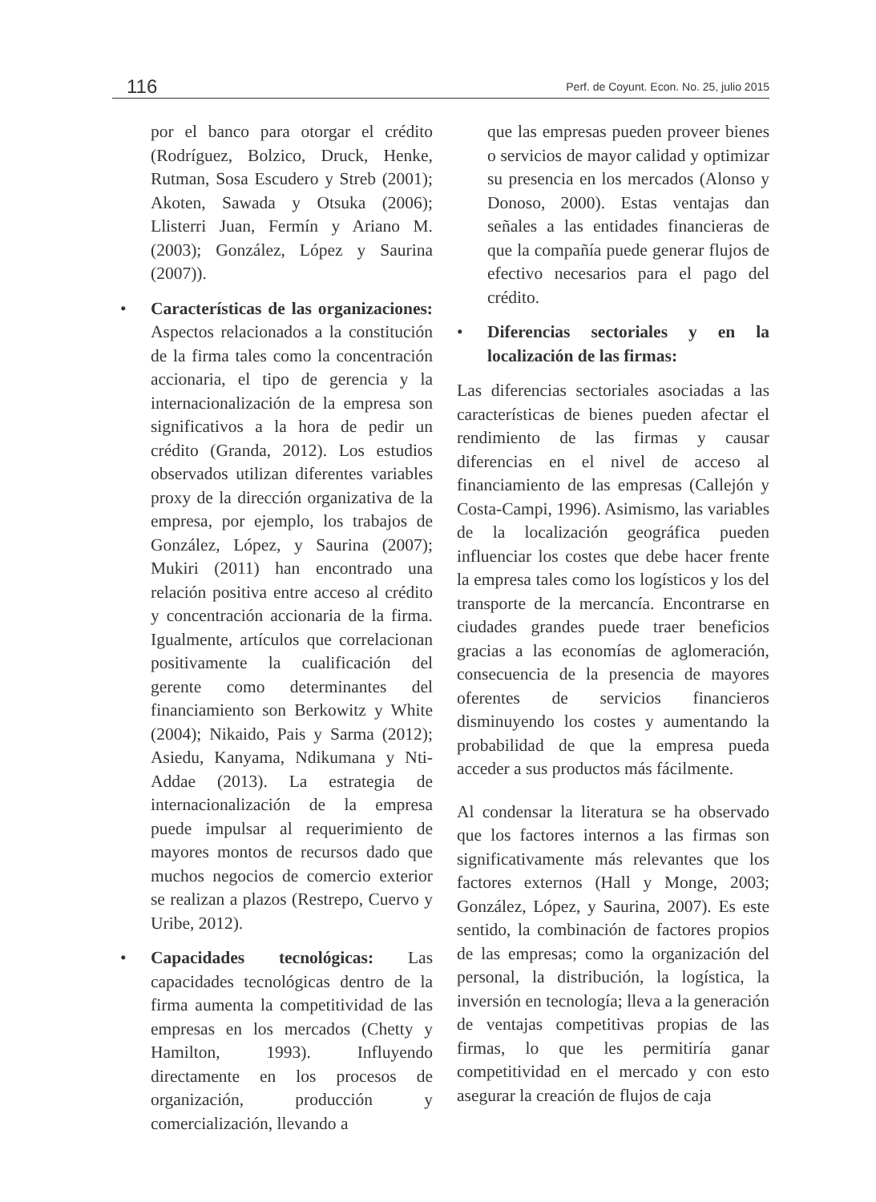116 Perf. de Coyunt. Econ. No. 25, julio 2015
por el banco para otorgar el crédito (Rodríguez, Bolzico, Druck, Henke, Rutman, Sosa Escudero y Streb (2001); Akoten, Sawada y Otsuka (2006); Llisterri Juan, Fermín y Ariano M. (2003); González, López y Saurina (2007)).
• Características de las organizaciones: Aspectos relacionados a la constitución de la firma tales como la concentración accionaria, el tipo de gerencia y la internacionalización de la empresa son significativos a la hora de pedir un crédito (Granda, 2012). Los estudios observados utilizan diferentes variables proxy de la dirección organizativa de la empresa, por ejemplo, los trabajos de González, López, y Saurina (2007); Mukiri (2011) han encontrado una relación positiva entre acceso al crédito y concentración accionaria de la firma. Igualmente, artículos que correlacionan positivamente la cualificación del gerente como determinantes del financiamiento son Berkowitz y White (2004); Nikaido, Pais y Sarma (2012); Asiedu, Kanyama, Ndikumana y Nti-Addae (2013). La estrategia de internacionalización de la empresa puede impulsar al requerimiento de mayores montos de recursos dado que muchos negocios de comercio exterior se realizan a plazos (Restrepo, Cuervo y Uribe, 2012).
• Capacidades tecnológicas: Las capacidades tecnológicas dentro de la firma aumenta la competitividad de las empresas en los mercados (Chetty y Hamilton, 1993). Influyendo directamente en los procesos de organización, producción y comercialización, llevando a
que las empresas pueden proveer bienes o servicios de mayor calidad y optimizar su presencia en los mercados (Alonso y Donoso, 2000). Estas ventajas dan señales a las entidades financieras de que la compañía puede generar flujos de efectivo necesarios para el pago del crédito.
• Diferencias sectoriales y en la localización de las firmas:
Las diferencias sectoriales asociadas a las características de bienes pueden afectar el rendimiento de las firmas y causar diferencias en el nivel de acceso al financiamiento de las empresas (Callejón y Costa-Campi, 1996). Asimismo, las variables de la localización geográfica pueden influenciar los costes que debe hacer frente la empresa tales como los logísticos y los del transporte de la mercancía. Encontrarse en ciudades grandes puede traer beneficios gracias a las economías de aglomeración, consecuencia de la presencia de mayores oferentes de servicios financieros disminuyendo los costes y aumentando la probabilidad de que la empresa pueda acceder a sus productos más fácilmente.
Al condensar la literatura se ha observado que los factores internos a las firmas son significativamente más relevantes que los factores externos (Hall y Monge, 2003; González, López, y Saurina, 2007). Es este sentido, la combinación de factores propios de las empresas; como la organización del personal, la distribución, la logística, la inversión en tecnología; lleva a la generación de ventajas competitivas propias de las firmas, lo que les permitiría ganar competitividad en el mercado y con esto asegurar la creación de flujos de caja